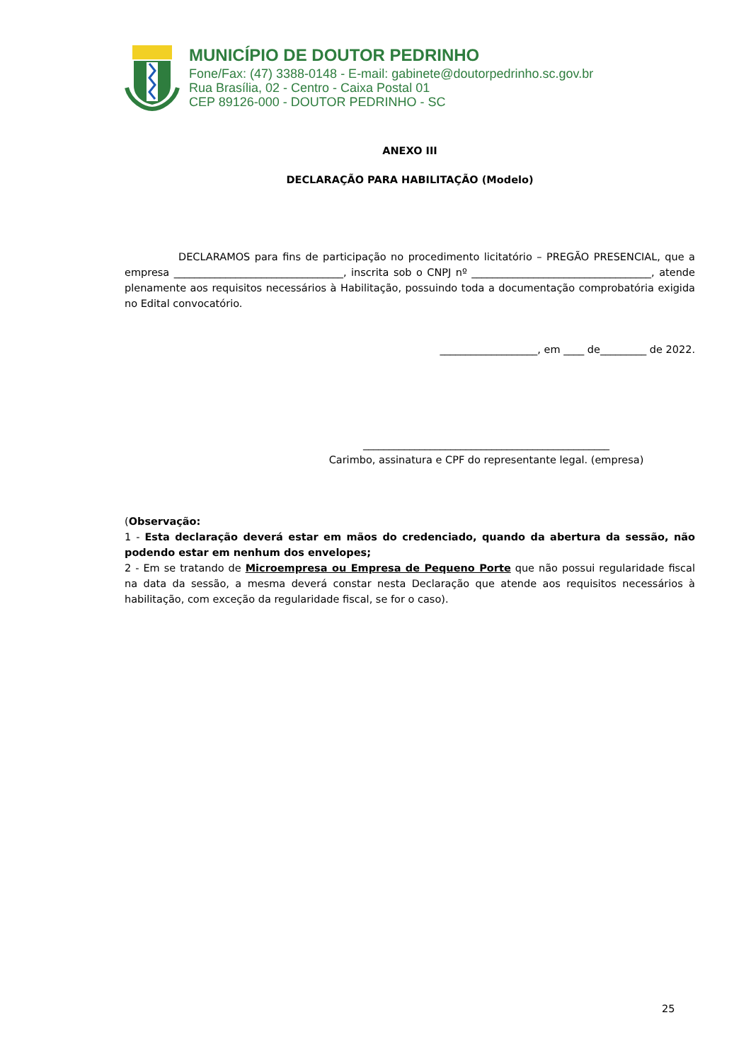MUNICÍPIO DE DOUTOR PEDRINHO
Fone/Fax: (47) 3388-0148 - E-mail: gabinete@doutorpedrinho.sc.gov.br
Rua Brasília, 02 - Centro - Caixa Postal 01
CEP 89126-000 - DOUTOR PEDRINHO - SC
ANEXO III
DECLARAÇÃO PARA HABILITAÇÃO (Modelo)
DECLARAMOS para fins de participação no procedimento licitatório – PREGÃO PRESENCIAL, que a empresa _________________________________, inscrita sob o CNPJ nº ___________________________________, atende plenamente aos requisitos necessários à Habilitação, possuindo toda a documentação comprobatória exigida no Edital convocatório.
___________________, em ____ de_________ de 2022.
________________________________________________
Carimbo, assinatura e CPF do representante legal. (empresa)
(Observação:
1 - Esta declaração deverá estar em mãos do credenciado, quando da abertura da sessão, não podendo estar em nenhum dos envelopes;
2 - Em se tratando de Microempresa ou Empresa de Pequeno Porte que não possui regularidade fiscal na data da sessão, a mesma deverá constar nesta Declaração que atende aos requisitos necessários à habilitação, com exceção da regularidade fiscal, se for o caso).
25